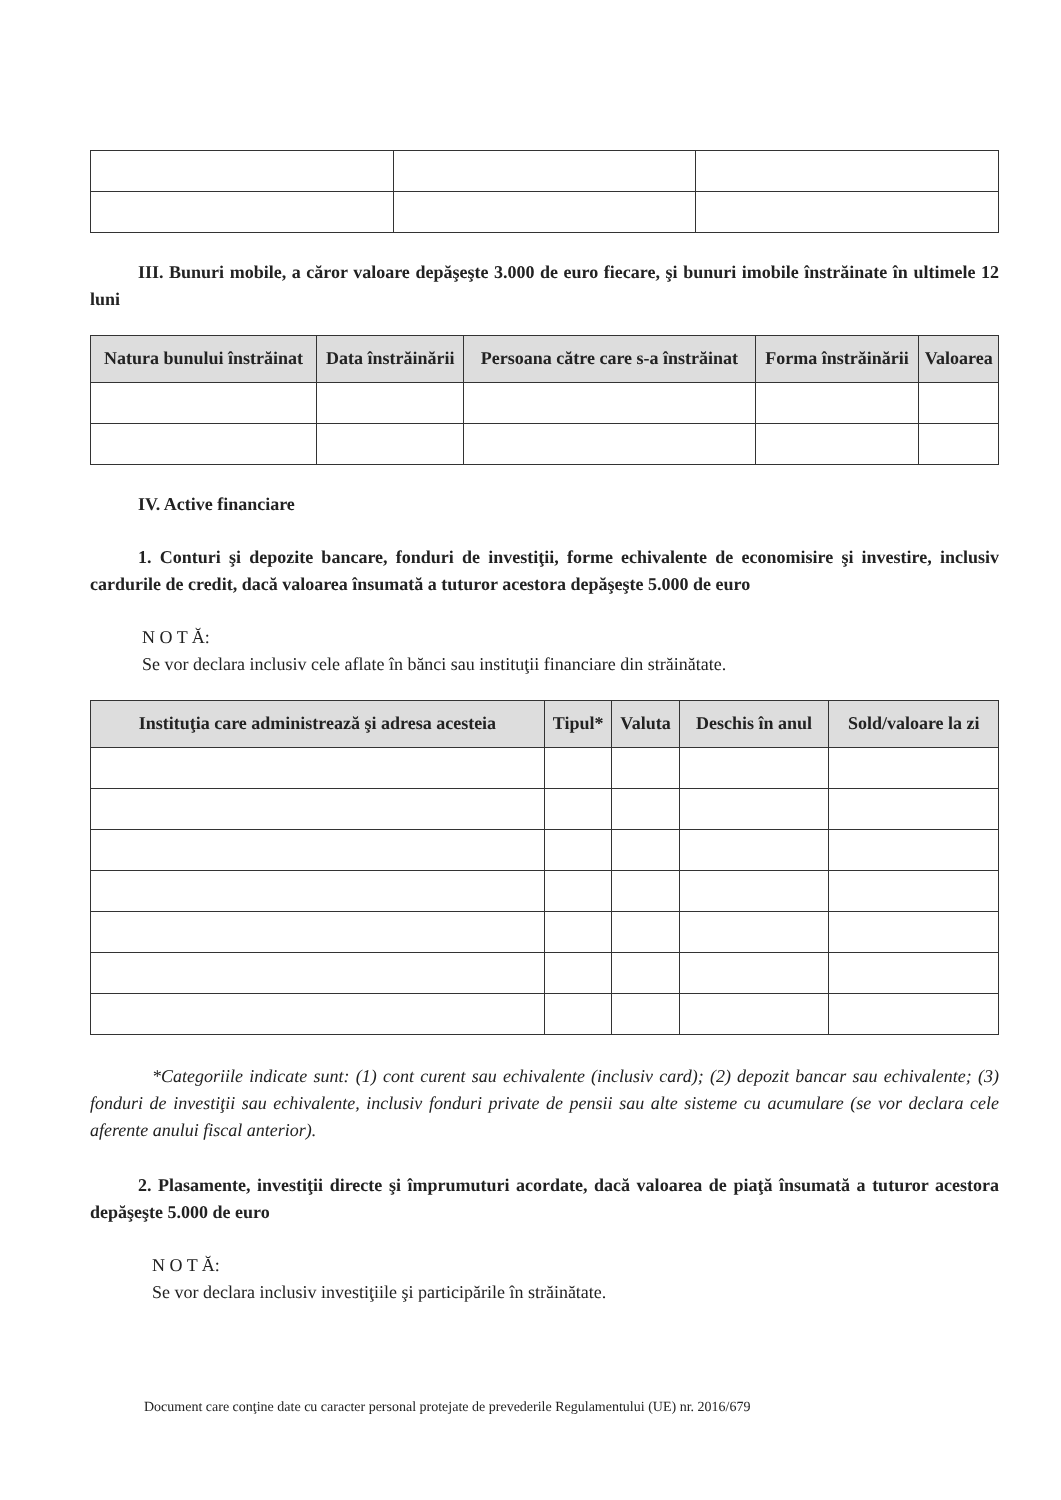III. Bunuri mobile, a căror valoare depăşeşte 3.000 de euro fiecare, şi bunuri imobile înstrăinate în ultimele 12 luni
| Natura bunului înstrăinat | Data înstrăinării | Persoana către care s-a înstrăinat | Forma înstrăinării | Valoarea |
| --- | --- | --- | --- | --- |
IV. Active financiare
1. Conturi şi depozite bancare, fonduri de investiţii, forme echivalente de economisire şi investire, inclusiv cardurile de credit, dacă valoarea însumată a tuturor acestora depăşeşte 5.000 de euro
N O T Ă:
Se vor declara inclusiv cele aflate în bănci sau instituţii financiare din străinătate.
| Instituţia care administrează şi adresa acesteia | Tipul* | Valuta | Deschis în anul | Sold/valoare la zi |
| --- | --- | --- | --- | --- |
*Categoriile indicate sunt: (1) cont curent sau echivalente (inclusiv card); (2) depozit bancar sau echivalente; (3) fonduri de investiţii sau echivalente, inclusiv fonduri private de pensii sau alte sisteme cu acumulare (se vor declara cele aferente anului fiscal anterior).
2. Plasamente, investiţii directe şi împrumuturi acordate, dacă valoarea de piaţă însumată a tuturor acestora depăşeşte 5.000 de euro
N O T Ă:
Se vor declara inclusiv investiţiile şi participările în străinătate.
Document care conţine date cu caracter personal protejate de prevederile Regulamentului (UE) nr. 2016/679